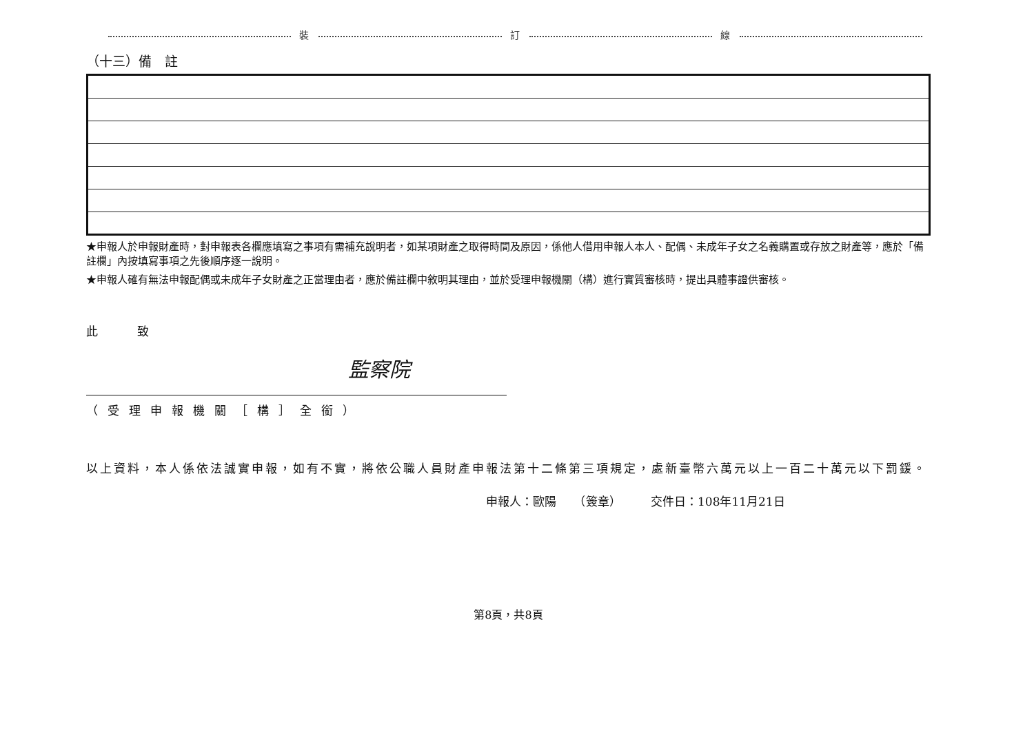裝 訂 線
（十三）備　註
★申報人於申報財產時，對申報表各欄應填寫之事項有需補充說明者，如某項財產之取得時間及原因，係他人借用申報人本人、配偶、未成年子女之名義購置或存放之財產等，應於「備註欄」內按填寫事項之先後順序逐一說明。
★申報人確有無法申報配偶或未成年子女財產之正當理由者，應於備註欄中敘明其理由，並於受理申報機關（構）進行實質審核時，提出具體事證供審核。
此　致
監察院
（受理申報機關［構］全銜）
以上資料，本人係依法誠實申報，如有不實，將依公職人員財產申報法第十二條第三項規定，處新臺幣六萬元以上一百二十萬元以下罰鍰。
申報人：歐陽　　（簽章）　　　交件日：108年11月21日
第8頁，共8頁